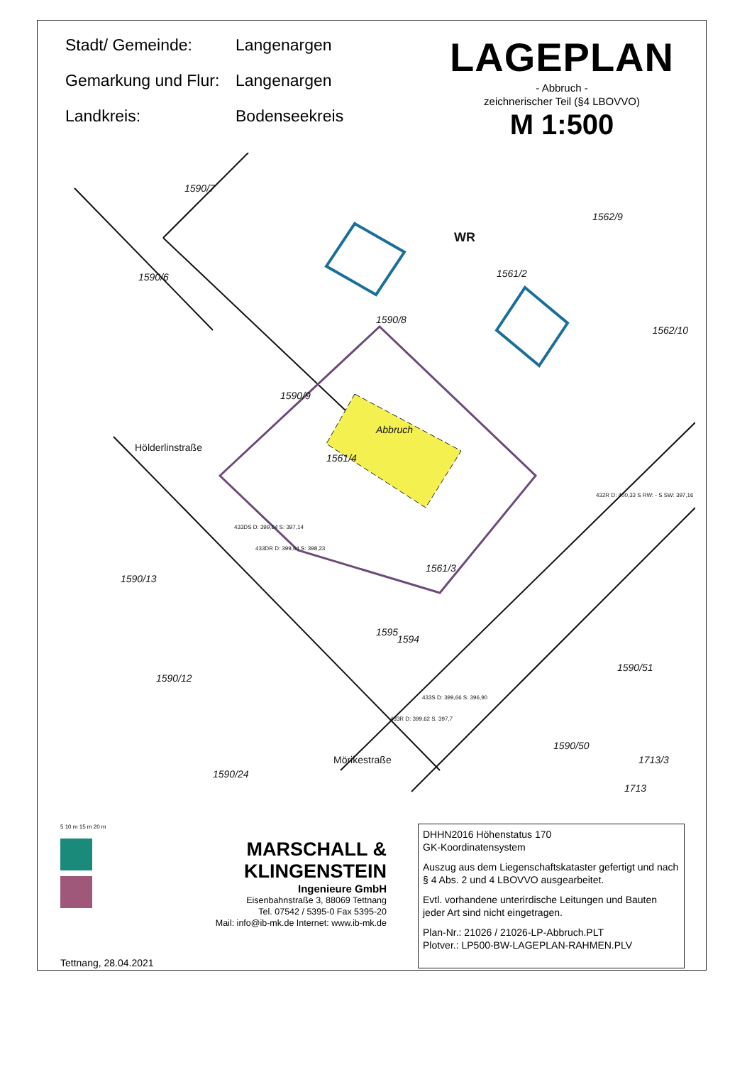Stadt/ Gemeinde:
Langenargen
Gemarkung und Flur:
Langenargen
Landkreis:
Bodenseekreis
LAGEPLAN
- Abbruch -
zeichnerischer Teil (§4 LBOVVO)
M 1:500
1590/7
1590/6
1590/8
1561/2
1562/9
1562/10
1590/9
1561/4
Abbruch
1561/3
1590/13
1590/12
1590/24
1590/51
1590/50
1713/3
1713
Hölderlinstraße
Mörikestraße
1594
1595
WR
433DS D: 399,64 S: 397,14
433DR D: 399,64 S: 398,23
432R D: 400,33 S RW: - S SW: 397,16
433S D: 399,66 S: 396,90
433R D: 399,62 S. 397,7
5 10 m 15 m 20 m
MARSCHALL & KLINGENSTEIN
Ingenieure GmbH
Eisenbahnstraße 3, 88069 Tettnang
Tel. 07542 / 5395-0 Fax 5395-20
Mail: info@ib-mk.de Internet: www.ib-mk.de
Tettnang, 28.04.2021
DHHN2016 Höhenstatus 170
GK-Koordinatensystem
Auszug aus dem Liegenschaftskataster gefertigt und nach § 4 Abs. 2 und 4 LBOVVO ausgearbeitet.
Evtl. vorhandene unterirdische Leitungen und Bauten jeder Art sind nicht eingetragen.
Plan-Nr.: 21026 / 21026-LP-Abbruch.PLT
Plotver.: LP500-BW-LAGEPLAN-RAHMEN.PLV